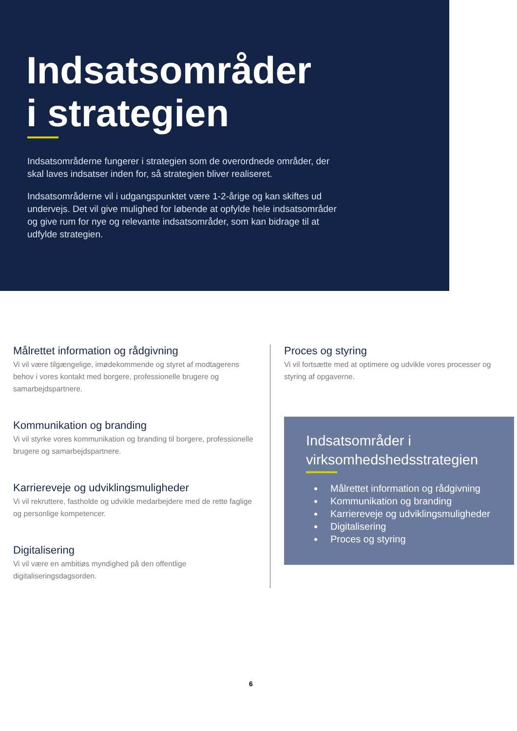Indsatsområder
i strategien
Indsatsområderne fungerer i strategien som de overordnede områder, der skal laves indsatser inden for, så strategien bliver realiseret.
Indsatsområderne vil i udgangspunktet være 1-2-årige og kan skiftes ud undervejs. Det vil give mulighed for løbende at opfylde hele indsatsområder og give rum for nye og relevante indsatsområder, som kan bidrage til at udfylde strategien.
Målrettet information og rådgivning
Vi vil være tilgængelige, imødekommende og styret af modtagerens behov i vores kontakt med borgere, professionelle brugere og samarbejdspartnere.
Kommunikation og branding
Vi vil styrke vores kommunikation og branding til borgere, professionelle brugere og samarbejdspartnere.
Karriereveje og udviklingsmuligheder
Vi vil rekruttere, fastholde og udvikle medarbejdere med de rette faglige og personlige kompetencer.
Digitalisering
Vi vil være en ambitiøs myndighed på den offentlige digitaliseringsdagsorden.
Proces og styring
Vi vil fortsætte med at optimere og udvikle vores processer og styring af opgaverne.
Indsatsområder i virksomhedshedsstrategien
Målrettet information og rådgivning
Kommunikation og branding
Karriereveje og udviklingsmuligheder
Digitalisering
Proces og styring
6